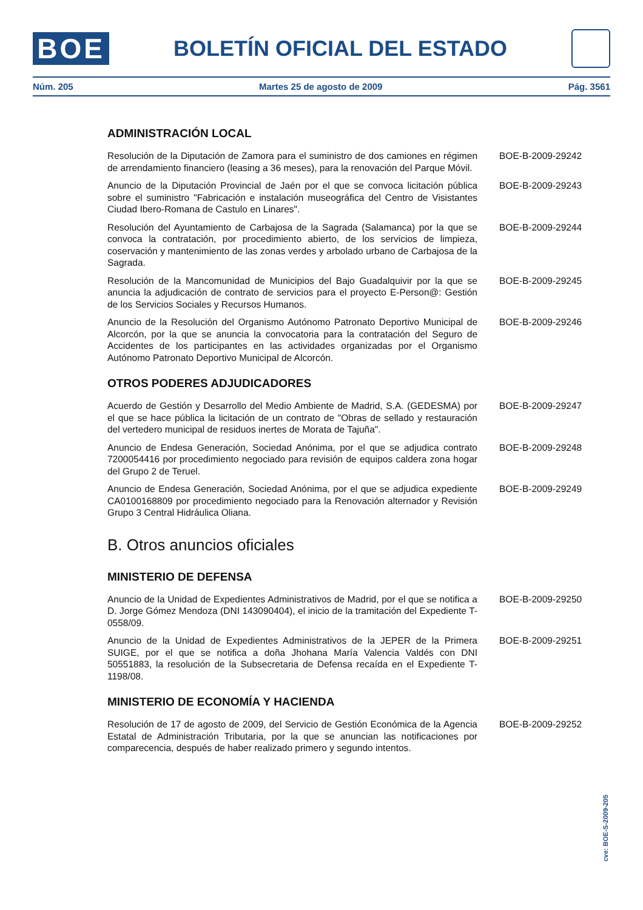BOE
BOLETÍN OFICIAL DEL ESTADO
Núm. 205 Martes 25 de agosto de 2009 Pág. 3561
ADMINISTRACIÓN LOCAL
Resolución de la Diputación de Zamora para el suministro de dos camiones en régimen de arrendamiento financiero (leasing a 36 meses), para la renovación del Parque Móvil.
BOE-B-2009-29242
Anuncio de la Diputación Provincial de Jaén por el que se convoca licitación pública sobre el suministro "Fabricación e instalación museográfica del Centro de Visistantes Ciudad Ibero-Romana de Castulo en Linares".
BOE-B-2009-29243
Resolución del Ayuntamiento de Carbajosa de la Sagrada (Salamanca) por la que se convoca la contratación, por procedimiento abierto, de los servicios de limpieza, coservación y mantenimiento de las zonas verdes y arbolado urbano de Carbajosa de la Sagrada.
BOE-B-2009-29244
Resolución de la Mancomunidad de Municipios del Bajo Guadalquivir por la que se anuncia la adjudicación de contrato de servicios para el proyecto E-Person@: Gestión de los Servicios Sociales y Recursos Humanos.
BOE-B-2009-29245
Anuncio de la Resolución del Organismo Autónomo Patronato Deportivo Municipal de Alcorcón, por la que se anuncia la convocatoria para la contratación del Seguro de Accidentes de los participantes en las actividades organizadas por el Organismo Autónomo Patronato Deportivo Municipal de Alcorcón.
BOE-B-2009-29246
OTROS PODERES ADJUDICADORES
Acuerdo de Gestión y Desarrollo del Medio Ambiente de Madrid, S.A. (GEDESMA) por el que se hace pública la licitación de un contrato de "Obras de sellado y restauración del vertedero municipal de residuos inertes de Morata de Tajuña".
BOE-B-2009-29247
Anuncio de Endesa Generación, Sociedad Anónima, por el que se adjudica contrato 7200054416 por procedimiento negociado para revisión de equipos caldera zona hogar del Grupo 2 de Teruel.
BOE-B-2009-29248
Anuncio de Endesa Generación, Sociedad Anónima, por el que se adjudica expediente CA0100168809 por procedimiento negociado para la Renovación alternador y Revisión Grupo 3 Central Hidráulica Oliana.
BOE-B-2009-29249
B. Otros anuncios oficiales
MINISTERIO DE DEFENSA
Anuncio de la Unidad de Expedientes Administrativos de Madrid, por el que se notifica a D. Jorge Gómez Mendoza (DNI 143090404), el inicio de la tramitación del Expediente T- 0558/09.
BOE-B-2009-29250
Anuncio de la Unidad de Expedientes Administrativos de la JEPER de la Primera SUIGE, por el que se notifica a doña Jhohana María Valencia Valdés con DNI 50551883, la resolución de la Subsecretaria de Defensa recaída en el Expediente T-1198/08.
BOE-B-2009-29251
MINISTERIO DE ECONOMÍA Y HACIENDA
Resolución de 17 de agosto de 2009, del Servicio de Gestión Económica de la Agencia Estatal de Administración Tributaria, por la que se anuncian las notificaciones por comparecencia, después de haber realizado primero y segundo intentos.
BOE-B-2009-29252
cve: BOE-S-2009-205